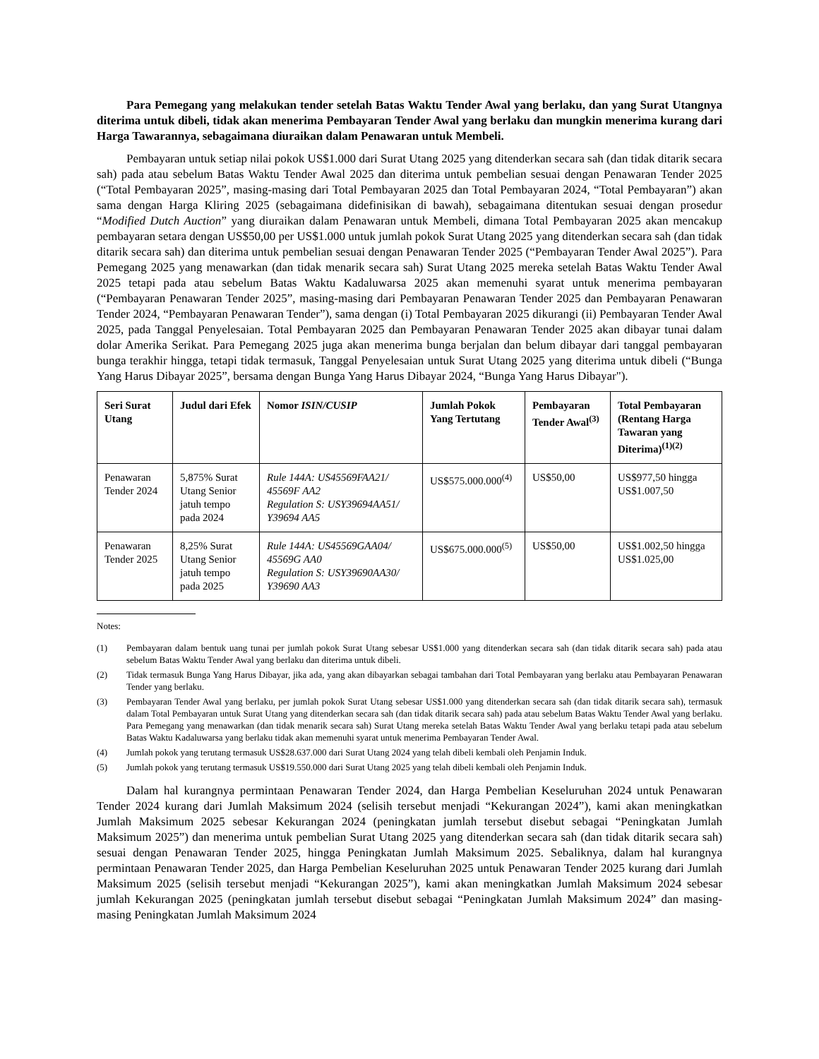Para Pemegang yang melakukan tender setelah Batas Waktu Tender Awal yang berlaku, dan yang Surat Utangnya diterima untuk dibeli, tidak akan menerima Pembayaran Tender Awal yang berlaku dan mungkin menerima kurang dari Harga Tawarannya, sebagaimana diuraikan dalam Penawaran untuk Membeli.
Pembayaran untuk setiap nilai pokok US$1.000 dari Surat Utang 2025 yang ditenderkan secara sah (dan tidak ditarik secara sah) pada atau sebelum Batas Waktu Tender Awal 2025 dan diterima untuk pembelian sesuai dengan Penawaran Tender 2025 (“Total Pembayaran 2025”, masing-masing dari Total Pembayaran 2025 dan Total Pembayaran 2024, “Total Pembayaran”) akan sama dengan Harga Kliring 2025 (sebagaimana didefinisikan di bawah), sebagaimana ditentukan sesuai dengan prosedur “Modified Dutch Auction” yang diuraikan dalam Penawaran untuk Membeli, dimana Total Pembayaran 2025 akan mencakup pembayaran setara dengan US$50,00 per US$1.000 untuk jumlah pokok Surat Utang 2025 yang ditenderkan secara sah (dan tidak ditarik secara sah) dan diterima untuk pembelian sesuai dengan Penawaran Tender 2025 (“Pembayaran Tender Awal 2025”). Para Pemegang 2025 yang menawarkan (dan tidak menarik secara sah) Surat Utang 2025 mereka setelah Batas Waktu Tender Awal 2025 tetapi pada atau sebelum Batas Waktu Kadaluwarsa 2025 akan memenuhi syarat untuk menerima pembayaran (“Pembayaran Penawaran Tender 2025”, masing-masing dari Pembayaran Penawaran Tender 2025 dan Pembayaran Penawaran Tender 2024, “Pembayaran Penawaran Tender”), sama dengan (i) Total Pembayaran 2025 dikurangi (ii) Pembayaran Tender Awal 2025, pada Tanggal Penyelesaian. Total Pembayaran 2025 dan Pembayaran Penawaran Tender 2025 akan dibayar tunai dalam dolar Amerika Serikat. Para Pemegang 2025 juga akan menerima bunga berjalan dan belum dibayar dari tanggal pembayaran bunga terakhir hingga, tetapi tidak termasuk, Tanggal Penyelesaian untuk Surat Utang 2025 yang diterima untuk dibeli (“Bunga Yang Harus Dibayar 2025”, bersama dengan Bunga Yang Harus Dibayar 2024, “Bunga Yang Harus Dibayar").
| Seri Surat Utang | Judul dari Efek | Nomor ISIN/CUSIP | Jumlah Pokok Yang Tertutang | Pembayaran Tender Awal<sup>(3)</sup> | Total Pembayaran (Rentang Harga Tawaran yang Diterima)<sup>(1)(2)</sup> |
| --- | --- | --- | --- | --- | --- |
| Penawaran Tender 2024 | 5,875% Surat Utang Senior jatuh tempo pada 2024 | Rule 144A: US45569FAA21/ 45569F AA2 Regulation S: USY39694AA51/ Y39694 AA5 | US$575.000.000<sup>(4)</sup> | US$50,00 | US$977,50 hingga US$1.007,50 |
| Penawaran Tender 2025 | 8,25% Surat Utang Senior jatuh tempo pada 2025 | Rule 144A: US45569GAA04/ 45569G AA0 Regulation S: USY39690AA30/ Y39690 AA3 | US$675.000.000<sup>(5)</sup> | US$50,00 | US$1.002,50 hingga US$1.025,00 |
Notes:
(1) Pembayaran dalam bentuk uang tunai per jumlah pokok Surat Utang sebesar US$1.000 yang ditenderkan secara sah (dan tidak ditarik secara sah) pada atau sebelum Batas Waktu Tender Awal yang berlaku dan diterima untuk dibeli.
(2) Tidak termasuk Bunga Yang Harus Dibayar, jika ada, yang akan dibayarkan sebagai tambahan dari Total Pembayaran yang berlaku atau Pembayaran Penawaran Tender yang berlaku.
(3) Pembayaran Tender Awal yang berlaku, per jumlah pokok Surat Utang sebesar US$1.000 yang ditenderkan secara sah (dan tidak ditarik secara sah), termasuk dalam Total Pembayaran untuk Surat Utang yang ditenderkan secara sah (dan tidak ditarik secara sah) pada atau sebelum Batas Waktu Tender Awal yang berlaku. Para Pemegang yang menawarkan (dan tidak menarik secara sah) Surat Utang mereka setelah Batas Waktu Tender Awal yang berlaku tetapi pada atau sebelum Batas Waktu Kadaluwarsa yang berlaku tidak akan memenuhi syarat untuk menerima Pembayaran Tender Awal.
(4) Jumlah pokok yang terutang termasuk US$28.637.000 dari Surat Utang 2024 yang telah dibeli kembali oleh Penjamin Induk.
(5) Jumlah pokok yang terutang termasuk US$19.550.000 dari Surat Utang 2025 yang telah dibeli kembali oleh Penjamin Induk.
Dalam hal kurangnya permintaan Penawaran Tender 2024, dan Harga Pembelian Keseluruhan 2024 untuk Penawaran Tender 2024 kurang dari Jumlah Maksimum 2024 (selisih tersebut menjadi “Kekurangan 2024”), kami akan meningkatkan Jumlah Maksimum 2025 sebesar Kekurangan 2024 (peningkatan jumlah tersebut disebut sebagai “Peningkatan Jumlah Maksimum 2025”) dan menerima untuk pembelian Surat Utang 2025 yang ditenderkan secara sah (dan tidak ditarik secara sah) sesuai dengan Penawaran Tender 2025, hingga Peningkatan Jumlah Maksimum 2025. Sebaliknya, dalam hal kurangnya permintaan Penawaran Tender 2025, dan Harga Pembelian Keseluruhan 2025 untuk Penawaran Tender 2025 kurang dari Jumlah Maksimum 2025 (selisih tersebut menjadi “Kekurangan 2025”), kami akan meningkatkan Jumlah Maksimum 2024 sebesar jumlah Kekurangan 2025 (peningkatan jumlah tersebut disebut sebagai “Peningkatan Jumlah Maksimum 2024” dan masing-masing Peningkatan Jumlah Maksimum 2024